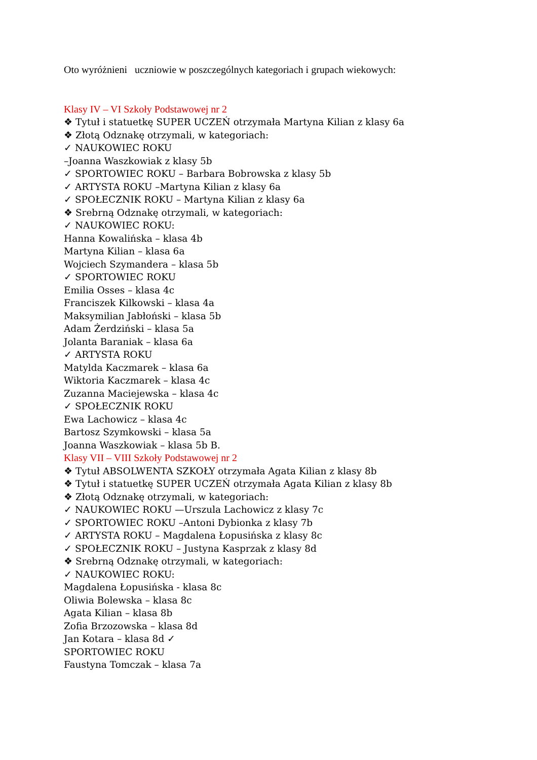Oto wyróżnieni uczniowie w poszczególnych kategoriach i grupach wiekowych:
Klasy IV – VI Szkoły Podstawowej nr 2
❖ Tytuł i statuetkę SUPER UCZEŃ otrzymała Martyna Kilian z klasy 6a
❖ Złotą Odznakę otrzymali, w kategoriach:
✓ NAUKOWIEC ROKU
–Joanna Waszkowiak z klasy 5b
✓ SPORTOWIEC ROKU – Barbara Bobrowska z klasy 5b
✓ ARTYSTA ROKU –Martyna Kilian z klasy 6a
✓ SPOŁECZNIK ROKU – Martyna Kilian z klasy 6a
❖ Srebrną Odznakę otrzymali, w kategoriach:
✓ NAUKOWIEC ROKU:
Hanna Kowalińska – klasa 4b
Martyna Kilian – klasa 6a
Wojciech Szymandera – klasa 5b
✓ SPORTOWIEC ROKU
Emilia Osses – klasa 4c
Franciszek Kilkowski – klasa 4a
Maksymilian Jabłoński – klasa 5b
Adam Żerdziński – klasa 5a
Jolanta Baraniak – klasa 6a
✓ ARTYSTA ROKU
Matylda Kaczmarek – klasa 6a
Wiktoria Kaczmarek – klasa 4c
Zuzanna Maciejewska – klasa 4c
✓ SPOŁECZNIK ROKU
Ewa Lachowicz – klasa 4c
Bartosz Szymkowski – klasa 5a
Joanna Waszkowiak – klasa 5b B.
Klasy VII – VIII Szkoły Podstawowej nr 2
❖ Tytuł ABSOLWENTA SZKOŁY otrzymała Agata Kilian z klasy 8b
❖ Tytuł i statuetkę SUPER UCZEŃ otrzymała Agata Kilian z klasy 8b
❖ Złotą Odznakę otrzymali, w kategoriach:
✓ NAUKOWIEC ROKU —Urszula Lachowicz z klasy 7c
✓ SPORTOWIEC ROKU –Antoni Dybionka z klasy 7b
✓ ARTYSTA ROKU – Magdalena Łopusińska z klasy 8c
✓ SPOŁECZNIK ROKU – Justyna Kasprzak z klasy 8d
❖ Srebrną Odznakę otrzymali, w kategoriach:
✓ NAUKOWIEC ROKU:
Magdalena Łopusińska - klasa 8c
Oliwia Bolewska – klasa 8c
Agata Kilian – klasa 8b
Zofia Brzozowska – klasa 8d
Jan Kotara – klasa 8d ✓
SPORTOWIEC ROKU
Faustyna Tomczak – klasa 7a